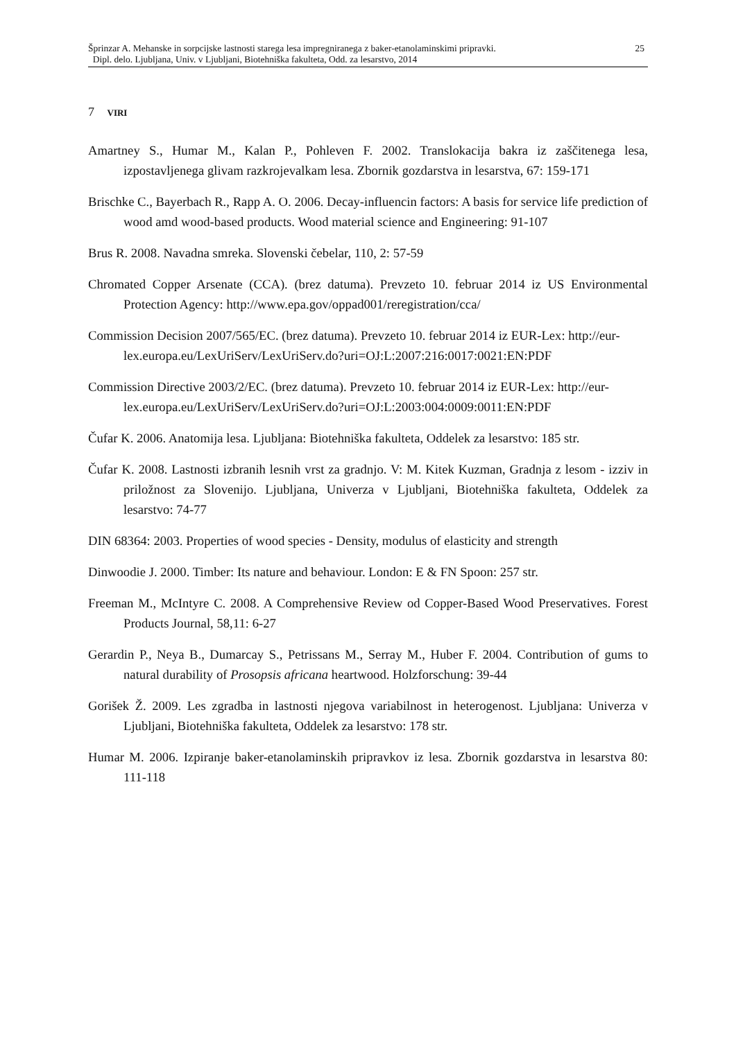Šprinzar A. Mehanske in sorpcijske lastnosti starega lesa impregniranega z baker-etanolaminskimi pripravki.
Dipl. delo. Ljubljana, Univ. v Ljubljani, Biotehniška fakulteta, Odd. za lesarstvo, 2014
25
7 VIRI
Amartney S., Humar M., Kalan P., Pohleven F. 2002. Translokacija bakra iz zaščitenega lesa, izpostavljenega glivam razkrojevalkam lesa. Zbornik gozdarstva in lesarstva, 67: 159-171
Brischke C., Bayerbach R., Rapp A. O. 2006. Decay-influencin factors: A basis for service life prediction of wood amd wood-based products. Wood material science and Engineering: 91-107
Brus R. 2008. Navadna smreka. Slovenski čebelar, 110, 2: 57-59
Chromated Copper Arsenate (CCA). (brez datuma). Prevzeto 10. februar 2014 iz US Environmental Protection Agency: http://www.epa.gov/oppad001/reregistration/cca/
Commission Decision 2007/565/EC. (brez datuma). Prevzeto 10. februar 2014 iz EUR-Lex: http://eur-
lex.europa.eu/LexUriServ/LexUriServ.do?uri=OJ:L:2007:216:0017:0021:EN:PDF
Commission Directive 2003/2/EC. (brez datuma). Prevzeto 10. februar 2014 iz EUR-Lex: http://eur-
lex.europa.eu/LexUriServ/LexUriServ.do?uri=OJ:L:2003:004:0009:0011:EN:PDF
Čufar K. 2006. Anatomija lesa. Ljubljana: Biotehniška fakulteta, Oddelek za lesarstvo: 185 str.
Čufar K. 2008. Lastnosti izbranih lesnih vrst za gradnjo. V: M. Kitek Kuzman, Gradnja z lesom - izziv in priložnost za Slovenijo. Ljubljana, Univerza v Ljubljani, Biotehniška fakulteta, Oddelek za lesarstvo: 74-77
DIN 68364: 2003. Properties of wood species - Density, modulus of elasticity and strength
Dinwoodie J. 2000. Timber: Its nature and behaviour. London: E & FN Spoon: 257 str.
Freeman M., McIntyre C. 2008. A Comprehensive Review od Copper-Based Wood Preservatives. Forest Products Journal, 58,11: 6-27
Gerardin P., Neya B., Dumarcay S., Petrissans M., Serray M., Huber F. 2004. Contribution of gums to natural durability of Prosopsis africana heartwood. Holzforschung: 39-44
Gorišek Ž. 2009. Les zgradba in lastnosti njegova variabilnost in heterogenost. Ljubljana: Univerza v Ljubljani, Biotehniška fakulteta, Oddelek za lesarstvo: 178 str.
Humar M. 2006. Izpiranje baker-etanolaminskih pripravkov iz lesa. Zbornik gozdarstva in lesarstva 80: 111-118